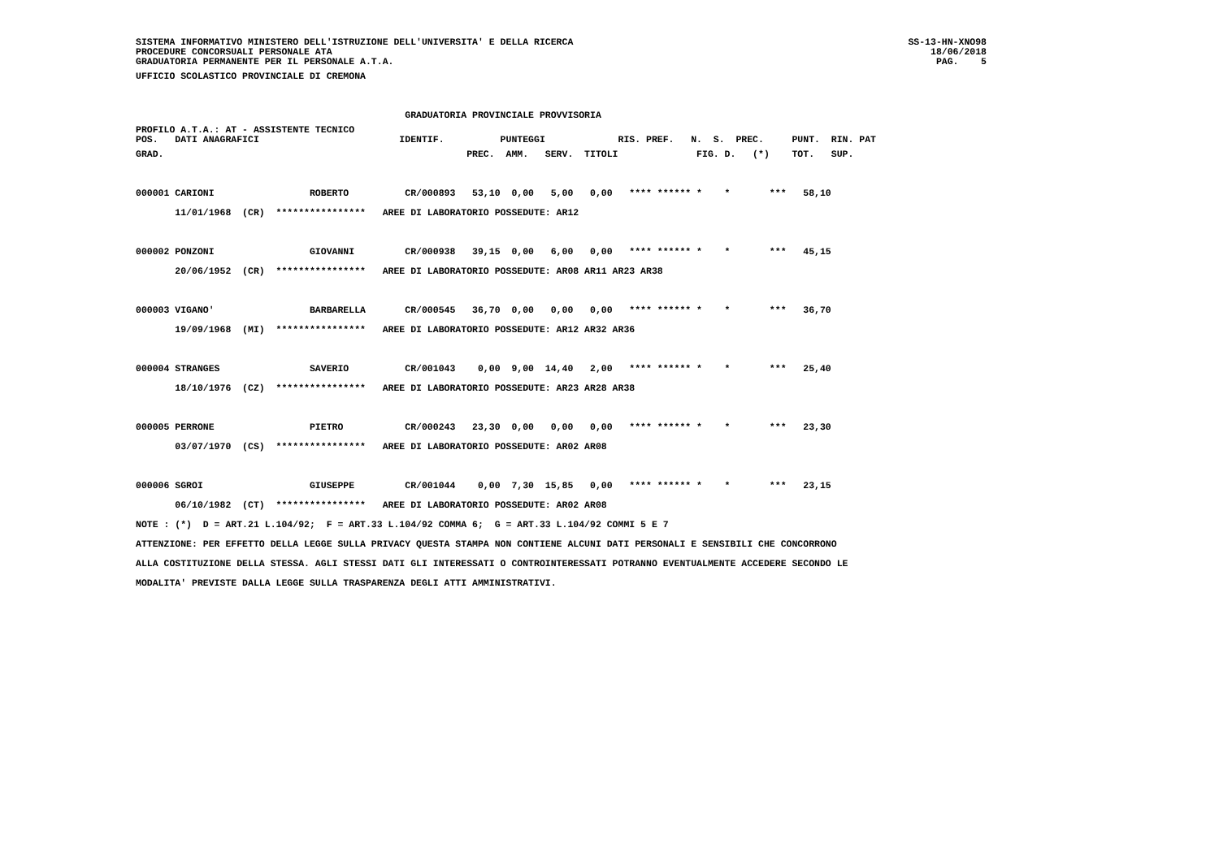SISTEMA INFORMATIVO MINISTERO DELL'ISTRUZIONE DELL'UNIVERSITA' E DELLA RICERCA
PROCEDURE CONCORSUALI PERSONALE ATA
GRADUATORIA PERMANENTE PER IL PERSONALE A.T.A.
SS-13-HN-XNO98
18/06/2018
PAG.    5
UFFICIO SCOLASTICO PROVINCIALE DI CREMONA

                                                GRADUATORIA PROVINCIALE PROVVISORIA
PROFILO A.T.A.: AT - ASSISTENTE TECNICO
POS.   DATI ANAGRAFICI                         IDENTIF.          PUNTEGGI             RIS. PREF.   N.  S.  PREC.     PUNT.  RIN. PAT
GRAD.                                                      PREC.  AMM.   SERV.  TITOLI              FIG. D.   (*)    TOT.   SUP.

000001 CARIONI                 ROBERTO          CR/000893   53,10  0,00   5,00   0,00   **** ****** *    *       ***   58,10
       11/01/1968  (CR)  ****************   AREE DI LABORATORIO POSSEDUTE: AR12

000002 PONZONI                 GIOVANNI         CR/000938   39,15  0,00   6,00   0,00   **** ****** *    *       ***   45,15
       20/06/1952  (CR)  ****************   AREE DI LABORATORIO POSSEDUTE: AR08 AR11 AR23 AR38

000003 VIGANO'                 BARBARELLA       CR/000545   36,70  0,00   0,00   0,00   **** ****** *    *       ***   36,70
       19/09/1968  (MI)  ****************   AREE DI LABORATORIO POSSEDUTE: AR12 AR32 AR36

000004 STRANGES                SAVERIO          CR/001043    0,00  9,00  14,40   2,00   **** ****** *    *       ***   25,40
       18/10/1976  (CZ)  ****************   AREE DI LABORATORIO POSSEDUTE: AR23 AR28 AR38

000005 PERRONE                 PIETRO           CR/000243   23,30  0,00   0,00   0,00   **** ****** *    *       ***   23,30
       03/07/1970  (CS)  ****************   AREE DI LABORATORIO POSSEDUTE: AR02 AR08

000006 SGROI                   GIUSEPPE         CR/001044    0,00  7,30  15,85   0,00   **** ****** *    *       ***   23,15
       06/10/1982  (CT)  ****************   AREE DI LABORATORIO POSSEDUTE: AR02 AR08
NOTE : (*)  D = ART.21 L.104/92;  F = ART.33 L.104/92 COMMA 6;  G = ART.33 L.104/92 COMMI 5 E 7
ATTENZIONE: PER EFFETTO DELLA LEGGE SULLA PRIVACY QUESTA STAMPA NON CONTIENE ALCUNI DATI PERSONALI E SENSIBILI CHE CONCORRONO
ALLA COSTITUZIONE DELLA STESSA. AGLI STESSI DATI GLI INTERESSATI O CONTROINTERESSATI POTRANNO EVENTUALMENTE ACCEDERE SECONDO LE
MODALITA' PREVISTE DALLA LEGGE SULLA TRASPARENZA DEGLI ATTI AMMINISTRATIVI.